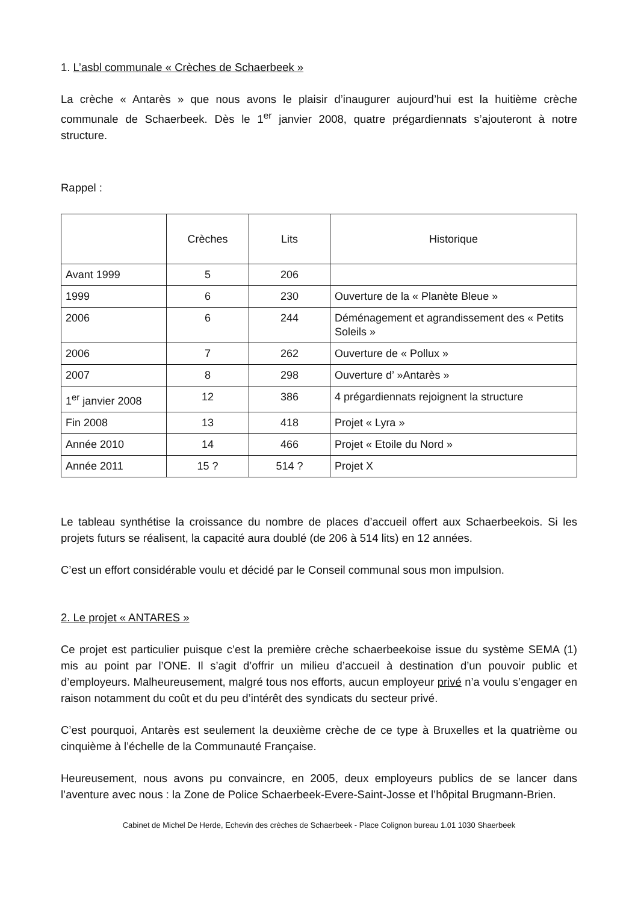1. L’asbl communale « Crèches de Schaerbeek »
La crèche « Antarès » que nous avons le plaisir d’inaugurer aujourd’hui est la huitième crèche communale de Schaerbeek. Dès le 1<sup>er</sup> janvier 2008, quatre prégardiennats s’ajouteront à notre structure.
Rappel :
| | Crèches | Lits | Historique |
| --- | --- | --- | --- |
| Avant 1999 | 5 | 206 | |
| 1999 | 6 | 230 | Ouverture de la « Planète Bleue » |
| 2006 | 6 | 244 | Déménagement et agrandissement des « Petits Soleils » |
| 2006 | 7 | 262 | Ouverture de « Pollux » |
| 2007 | 8 | 298 | Ouverture d’ »Antarès » |
| 1<sup>er</sup> janvier 2008 | 12 | 386 | 4 prégardiennats rejoignent la structure |
| Fin 2008 | 13 | 418 | Projet « Lyra » |
| Année 2010 | 14 | 466 | Projet « Etoile du Nord » |
| Année 2011 | 15 ? | 514 ? | Projet X |
Le tableau synthétise la croissance du nombre de places d’accueil offert aux Schaerbeekois. Si les projets futurs se réalisent, la capacité aura doublé (de 206 à 514 lits) en 12 années.
C’est un effort considérable voulu et décidé par le Conseil communal sous mon impulsion.
2. Le projet « ANTARES »
Ce projet est particulier puisque c’est la première crèche schaerbeekoise issue du système SEMA (1) mis au point par l’ONE. Il s’agit d’offrir un milieu d’accueil à destination d’un pouvoir public et d’employeurs. Malheureusement, malgré tous nos efforts, aucun employeur privé n’a voulu s’engager en raison notamment du coût et du peu d’intérêt des syndicats du secteur privé.
C’est pourquoi, Antarès est seulement la deuxième crèche de ce type à Bruxelles et la quatrième ou cinquième à l’échelle de la Communauté Française.
Heureusement, nous avons pu convaincre, en 2005, deux employeurs publics de se lancer dans l’aventure avec nous : la Zone de Police Schaerbeek-Evere-Saint-Josse et l’hôpital Brugmann-Brien.
Cabinet de Michel De Herde, Echevin des crèches de Schaerbeek - Place Colignon bureau 1.01 1030 Shaerbeek